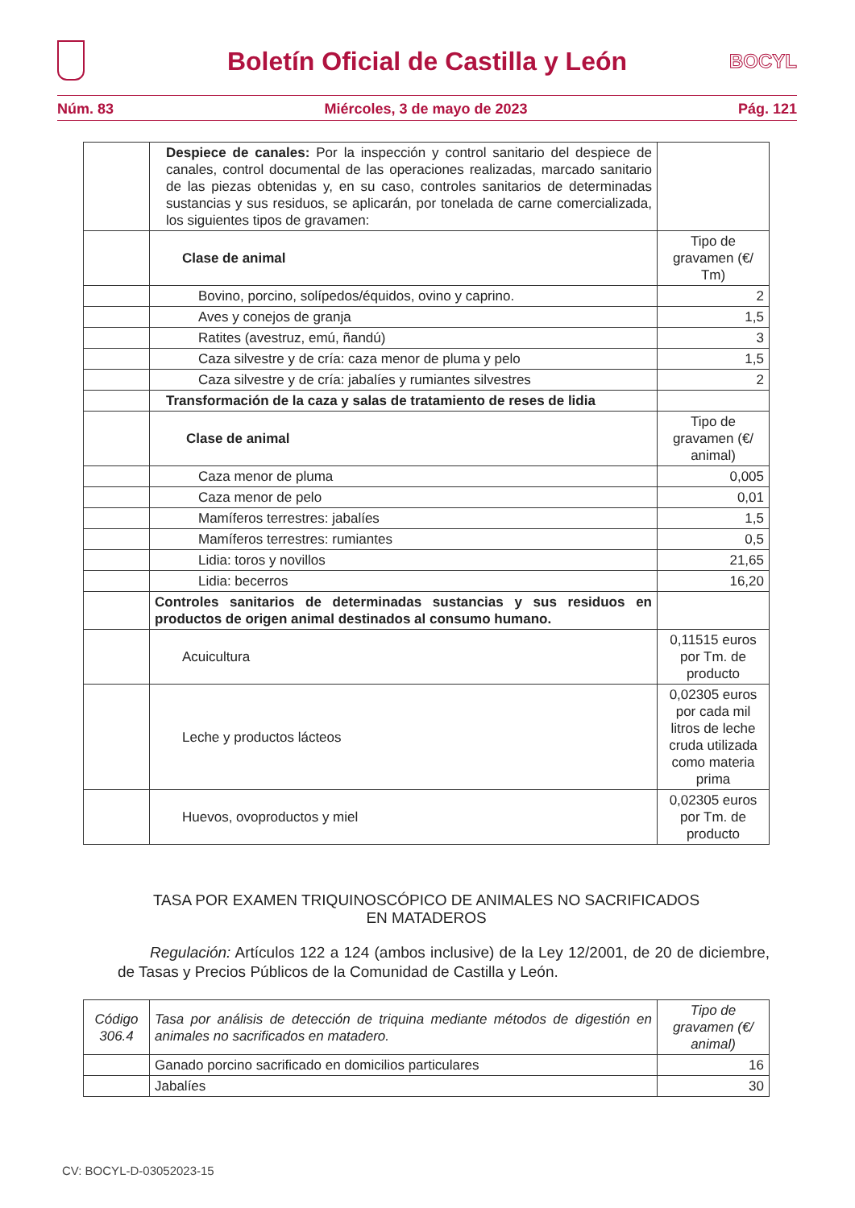BOCYL
Boletín Oficial de Castilla y León
Núm. 83 Miércoles, 3 de mayo de 2023 Pág. 121
| | Despiece de canales: Por la inspección y control sanitario del despiece de canales, control documental de las operaciones realizadas, marcado sanitario de las piezas obtenidas y, en su caso, controles sanitarios de determinadas sustancias y sus residuos, se aplicarán, por tonelada de carne comercializada, los siguientes tipos de gravamen: | |
| | Clase de animal | Tipo de gravamen (€/ Tm) |
| | Bovino, porcino, solípedos/équidos, ovino y caprino. | 2 |
| | Aves y conejos de granja | 1,5 |
| | Ratites (avestruz, emú, ñandú) | 3 |
| | Caza silvestre y de cría: caza menor de pluma y pelo | 1,5 |
| | Caza silvestre y de cría: jabalíes y rumiantes silvestres | 2 |
| | Transformación de la caza y salas de tratamiento de reses de lidia | |
| | Clase de animal | Tipo de gravamen (€/ animal) |
| | Caza menor de pluma | 0,005 |
| | Caza menor de pelo | 0,01 |
| | Mamíferos terrestres: jabalíes | 1,5 |
| | Mamíferos terrestres: rumiantes | 0,5 |
| | Lidia: toros y novillos | 21,65 |
| | Lidia: becerros | 16,20 |
| | Controles sanitarios de determinadas sustancias y sus residuos en productos de origen animal destinados al consumo humano. | |
| | Acuicultura | 0,11515 euros por Tm. de producto |
| | Leche y productos lácteos | 0,02305 euros por cada mil litros de leche cruda utilizada como materia prima |
| | Huevos, ovoproductos y miel | 0,02305 euros por Tm. de producto |
TASA POR EXAMEN TRIQUINOSCÓPICO DE ANIMALES NO SACRIFICADOS
EN MATADEROS
Regulación: Artículos 122 a 124 (ambos inclusive) de la Ley 12/2001, de 20 de diciembre, de Tasas y Precios Públicos de la Comunidad de Castilla y León.
| Código 306.4 | Tasa por análisis de detección de triquina mediante métodos de digestión en animales no sacrificados en matadero. | Tipo de gravamen (€/ animal) |
| | Ganado porcino sacrificado en domicilios particulares | 16 |
| | Jabalíes | 30 |
CV: BOCYL-D-03052023-15